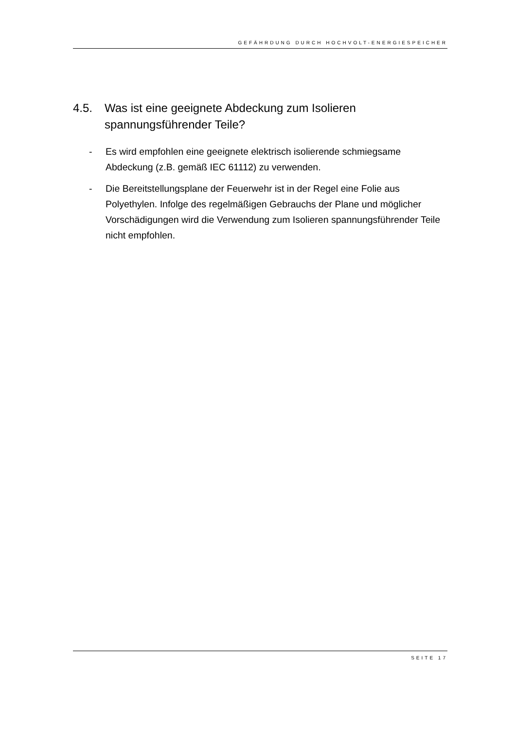GEFÄHRDUNG DURCH HOCHVOLT-ENERGIESPEICHER
4.5. Was ist eine geeignete Abdeckung zum Isolieren spannungsführender Teile?
- Es wird empfohlen eine geeignete elektrisch isolierende schmiegsame Abdeckung (z.B. gemäß IEC 61112) zu verwenden.
- Die Bereitstellungsplane der Feuerwehr ist in der Regel eine Folie aus Polyethylen. Infolge des regelmäßigen Gebrauchs der Plane und möglicher Vorschädigungen wird die Verwendung zum Isolieren spannungsführender Teile nicht empfohlen.
SEITE 17